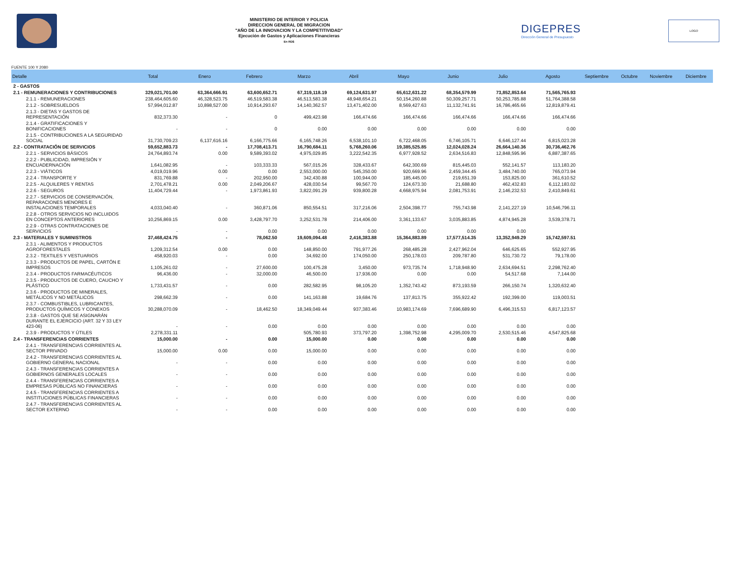MINISTERIO DE INTERIOR Y POLICIA
DIRECCION GENERAL DE MIGRACION
"AÑO DE LA INNOVACION Y LA COMPETITIVIDAD"
Ejecución de Gastos y Aplicaciones Financieras
En RD$
DIGEPRES
Dirección General de Presupuesto
LOGO
FUENTE 100 Y 2080
| Detalle | Total | Enero | Febrero | Marzo | Abril | Mayo | Junio | Julio | Agosto | Septiembre | Octubre | Noviembre | Diciembre |
| --- | --- | --- | --- | --- | --- | --- | --- | --- | --- | --- | --- | --- | --- |
| 2 - GASTOS | | | | | | | | | | | | | |
| 2.1 - REMUNERACIONES Y CONTRIBUCIONES | 329,021,701.00 | 63,364,666.91 | 63,600,652.71 | 67,319,118.19 | 69,124,631.97 | 65,612,631.22 | 68,354,579.99 | 73,852,853.64 | 71,565,765.93 | | | | |
| 2.1.1 - REMUNERACIONES | 238,464,605.60 | 46,328,523.75 | 46,519,583.38 | 46,513,583.38 | 48,948,654.21 | 50,154,260.88 | 50,309,257.71 | 50,253,785.88 | 51,764,388.58 | | | | |
| 2.1.2 - SOBRESUELDOS | 57,994,012.87 | 10,898,527.00 | 10,914,293.67 | 14,140,362.57 | 13,471,402.00 | 8,569,427.63 | 11,132,741.91 | 16,786,465.66 | 12,819,879.41 | | | | |
| 2.1.3 - DIETAS Y GASTOS DE REPRESENTACIÓN | 832,373.30 | - | 0 | 499,423.98 | 166,474.66 | 166,474.66 | 166,474.66 | 166,474.66 | 166,474.66 | | | | |
| 2.1.4 - GRATIFICACIONES Y BONIFICACIONES | - | - | 0 | 0.00 | 0.00 | 0.00 | 0.00 | 0.00 | 0.00 | | | | |
| 2.1.5 - CONTRIBUCIONES A LA SEGURIDAD SOCIAL | 31,730,709.23 | 6,137,616.16 | 6,166,775.66 | 6,165,748.26 | 6,538,101.10 | 6,722,468.05 | 6,746,105.71 | 6,646,127.44 | 6,815,023.28 | | | | |
| 2.2 - CONTRATACIÓN DE SERVICIOS | 59,652,883.73 | - | 17,708,413.71 | 16,790,684.11 | 5,768,260.06 | 19,385,525.85 | 12,024,028.24 | 26,664,140.36 | 30,736,462.76 | | | | |
| 2.2.1 - SERVICIOS BÁSICOS | 24,764,893.74 | 0.00 | 9,589,393.02 | 4,975,029.85 | 3,222,542.35 | 6,977,928.52 | 2,634,516.83 | 12,848,595.96 | 6,887,387.65 | | | | |
| 2.2.2 - PUBLICIDAD, IMPRESIÓN Y ENCUADERNACIÓN | 1,641,082.95 | - | 103,333.33 | 567,015.26 | 328,433.67 | 642,300.69 | 815,445.03 | 552,141.57 | 113,183.20 | | | | |
| 2.2.3 - VIÁTICOS | 4,019,019.96 | 0.00 | 0.00 | 2,553,000.00 | 545,350.00 | 920,669.96 | 2,459,344.45 | 3,484,740.00 | 765,073.94 | | | | |
| 2.2.4 - TRANSPORTE Y | 831,769.88 | - | 202,950.00 | 342,430.88 | 100,944.00 | 185,445.00 | 219,651.39 | 153,825.00 | 361,610.52 | | | | |
| 2.2.5 - ALQUILERES Y RENTAS | 2,701,478.21 | 0.00 | 2,049,206.67 | 428,030.54 | 99,567.70 | 124,673.30 | 21,688.80 | 462,432.83 | 6,112,183.02 | | | | |
| 2.2.6 - SEGUROS | 11,404,729.44 | - | 1,973,861.93 | 3,822,091.29 | 939,800.28 | 4,668,975.94 | 2,081,753.91 | 2,146,232.53 | 2,410,849.61 | | | | |
| 2.2.7 - SERVICIOS DE CONSERVACIÓN, REPARACIONES MENORES E INSTALACIONES TEMPORALES | 4,033,040.40 | - | 360,871.06 | 850,554.51 | 317,216.06 | 2,504,398.77 | 755,743.98 | 2,141,227.19 | 10,546,796.11 | | | | |
| 2.2.8 - OTROS SERVICIOS NO INCLUIDOS EN CONCEPTOS ANTERIORES | 10,256,869.15 | 0.00 | 3,428,797.70 | 3,252,531.78 | 214,406.00 | 3,361,133.67 | 3,035,883.85 | 4,874,945.28 | 3,539,378.71 | | | | |
| 2.2.9 - OTRAS CONTRATACIONES DE SERVICIOS | - | - | 0.00 | 0.00 | 0.00 | 0.00 | 0.00 | 0.00 | | | | | |
| 2.3 - MATERIALES Y SUMINISTROS | 37,468,424.75 | - | 78,062.50 | 19,609,094.48 | 2,416,383.88 | 15,364,883.89 | 17,577,514.35 | 13,352,949.29 | 15,742,597.51 | | | | |
| 2.3.1 - ALIMENTOS Y PRODUCTOS AGROFORESTALES | 1,209,312.54 | 0.00 | 0.00 | 148,850.00 | 791,977.26 | 268,485.28 | 2,427,962.04 | 646,625.65 | 552,927.95 | | | | |
| 2.3.2 - TEXTILES Y VESTUARIOS | 458,920.03 | - | 0.00 | 34,692.00 | 174,050.00 | 250,178.03 | 209,787.80 | 531,730.72 | 79,178.00 | | | | |
| 2.3.3 - PRODUCTOS DE PAPEL, CARTÓN E IMPRESOS | 1,105,261.02 | - | 27,600.00 | 100,475.28 | 3,450.00 | 973,735.74 | 1,718,948.90 | 2,634,694.51 | 2,298,762.40 | | | | |
| 2.3.4 - PRODUCTOS FARMACÉUTICOS | 96,436.00 | - | 32,000.00 | 46,500.00 | 17,936.00 | 0.00 | 0.00 | 54,517.68 | 7,144.00 | | | | |
| 2.3.5 - PRODUCTOS DE CUERO, CAUCHO Y PLÁSTICO | 1,733,431.57 | - | 0.00 | 282,582.95 | 98,105.20 | 1,352,743.42 | 873,193.59 | 266,150.74 | 1,320,632.40 | | | | |
| 2.3.6 - PRODUCTOS DE MINERALES, METÁLICOS Y NO METÁLICOS | 298,662.39 | - | 0.00 | 141,163.88 | 19,684.76 | 137,813.75 | 355,922.42 | 192,399.00 | 119,003.51 | | | | |
| 2.3.7 - COMBUSTIBLES, LUBRICANTES, PRODUCTOS QUÍMICOS Y CONEXOS | 30,288,070.09 | - | 18,462.50 | 18,349,049.44 | 937,383.46 | 10,983,174.69 | 7,696,689.90 | 6,496,315.53 | 6,817,123.57 | | | | |
| 2.3.8 - GASTOS QUE SE ASIGNARÁN DURANTE EL EJERCICIO (ART. 32 Y 33 LEY 423-06) | - | - | 0.00 | 0.00 | 0.00 | 0.00 | 0.00 | 0.00 | 0.00 | | | | |
| 2.3.9 - PRODUCTOS Y ÚTILES | 2,278,331.11 | | | 505,780.93 | 373,797.20 | 1,398,752.98 | 4,295,009.70 | 2,530,515.46 | 4,547,825.68 | | | | |
| 2.4 - TRANSFERENCIAS CORRIENTES | 15,000.00 | - | 0.00 | 15,000.00 | 0.00 | 0.00 | 0.00 | 0.00 | 0.00 | | | | |
| 2.4.1 - TRANSFERENCIAS CORRIENTES AL SECTOR PRIVADO | 15,000.00 | 0.00 | 0.00 | 15,000.00 | 0.00 | 0.00 | 0.00 | 0.00 | 0.00 | | | | |
| 2.4.2 - TRANSFERENCIAS CORRIENTES AL GOBIERNO GENERAL NACIONAL | - | - | 0.00 | 0.00 | 0.00 | 0.00 | 0.00 | 0.00 | 0.00 | | | | |
| 2.4.3 - TRANSFERENCIAS CORRIENTES A GOBIERNOS GENERALES LOCALES | - | - | 0.00 | 0.00 | 0.00 | 0.00 | 0.00 | 0.00 | 0.00 | | | | |
| 2.4.4 - TRANSFERENCIAS CORRIENTES A EMPRESAS PÚBLICAS NO FINANCIERAS | - | - | 0.00 | 0.00 | 0.00 | 0.00 | 0.00 | 0.00 | 0.00 | | | | |
| 2.4.5 - TRANSFERENCIAS CORRIENTES A INSTITUCIONES PÚBLICAS FINANCIERAS | - | - | 0.00 | 0.00 | 0.00 | 0.00 | 0.00 | 0.00 | 0.00 | | | | |
| 2.4.7 - TRANSFERENCIAS CORRIENTES AL SECTOR EXTERNO | - | - | 0.00 | 0.00 | 0.00 | 0.00 | 0.00 | 0.00 | 0.00 | | | | |